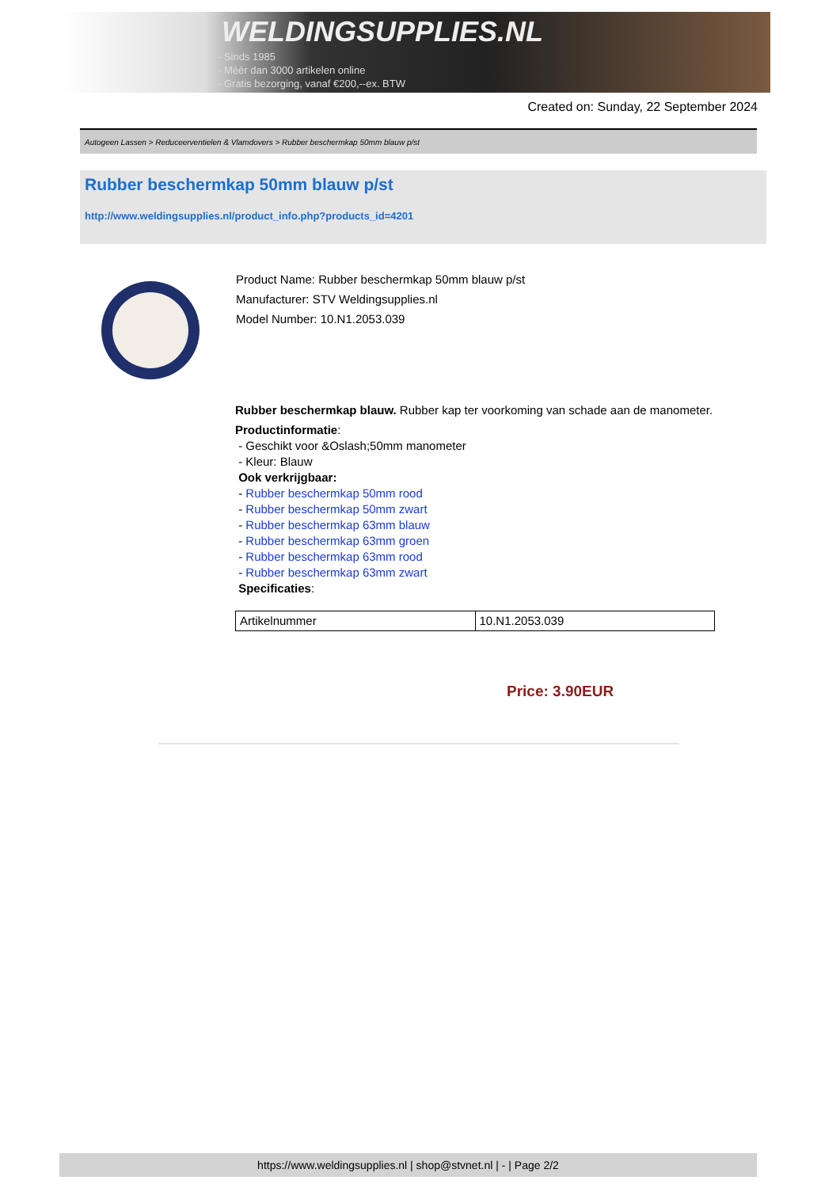WELDINGSUPPLIES.NL
- Sinds 1985
- Méér dan 3000 artikelen online
- Gratis bezorging, vanaf €200,--ex. BTW
Created on: Sunday, 22 September 2024
Autogeen Lassen > Reduceerventielen & Vlamdovers > Rubber beschermkap 50mm blauw p/st
Rubber beschermkap 50mm blauw p/st
http://www.weldingsupplies.nl/product_info.php?products_id=4201
Product Name: Rubber beschermkap 50mm blauw p/st
Manufacturer: STV Weldingsupplies.nl
Model Number: 10.N1.2053.039
Rubber beschermkap blauw. Rubber kap ter voorkoming van schade aan de manometer.
Productinformatie:
- Geschikt voor &Oslash;50mm manometer
- Kleur: Blauw
Ook verkrijgbaar:
- Rubber beschermkap 50mm rood
- Rubber beschermkap 50mm zwart
- Rubber beschermkap 63mm blauw
- Rubber beschermkap 63mm groen
- Rubber beschermkap 63mm rood
- Rubber beschermkap 63mm zwart
Specificaties:
| Artikelnummer | 10.N1.2053.039 |
Price: 3.90EUR
https://www.weldingsupplies.nl | shop@stvnet.nl | - | Page 2/2